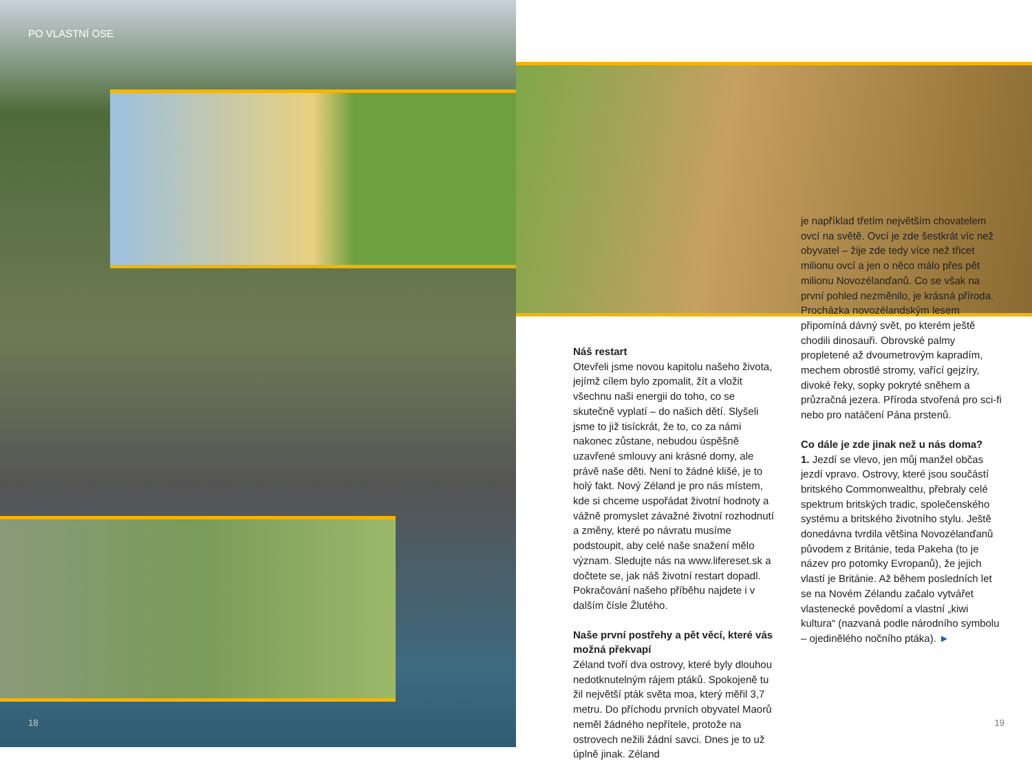PO VLASTNÍ OSE
18
Náš restart
Otevřeli jsme novou kapitolu našeho života, jejímž cílem bylo zpomalit, žít a vložit všechnu naši energii do toho, co se skutečně vyplatí – do našich dětí. Slyšeli jsme to již tisíckrát, že to, co za námi nakonec zůstane, nebudou úspěšně uzavřené smlouvy ani krásné domy, ale právě naše děti. Není to žádné klišé, je to holý fakt. Nový Zéland je pro nás místem, kde si chceme uspořádat životní hodnoty a vážně promyslet závažné životní rozhodnutí a změny, které po návratu musíme podstoupit, aby celé naše snažení mělo význam. Sledujte nás na www.lifereset.sk a dočtete se, jak náš životní restart dopadl. Pokračování našeho příběhu najdete i v dalším čísle Žlutého.
Naše první postřehy a pět věcí, které vás možná překvapí
Zéland tvoří dva ostrovy, které byly dlouhou nedotknutelným rájem ptáků. Spokojeně tu žil největší pták světa moa, který měřil 3,7 metru. Do příchodu prvních obyvatel Maorů neměl žádného nepřítele, protože na ostrovech nežili žádní savci. Dnes je to už úplně jinak. Zéland
je například třetím největším chovatelem ovcí na světě. Ovcí je zde šestkrát víc než obyvatel – žije zde tedy více než třicet milionu ovcí a jen o něco málo přes pět milionu Novozélanďanů. Co se však na první pohled nezměnilo, je krásná příroda. Procházka novozélandským lesem připomíná dávný svět, po kterém ještě chodili dinosauři. Obrovské palmy propletené až dvoumetrovým kapradím, mechem obrostlé stromy, vařící gejzíry, divoké řeky, sopky pokryté sněhem a průzračná jezera. Příroda stvořená pro sci-fi nebo pro natáčení Pána prstenů.
Co dále je zde jinak než u nás doma?
1. Jezdí se vlevo, jen můj manžel občas jezdí vpravo. Ostrovy, které jsou součástí britského Commonwealthu, přebraly celé spektrum britských tradic, společenského systému a britského životního stylu. Ještě donedávna tvrdila většina Novozélanďanů původem z Británie, teda Pakeha (to je název pro potomky Evropanů), že jejich vlastí je Británie. Až během posledních let se na Novém Zélandu začalo vytvářet vlastenecké povědomí a vlastní „kiwi kultura“ (nazvaná podle národního symbolu – ojedinělého nočního ptáka). ►
19